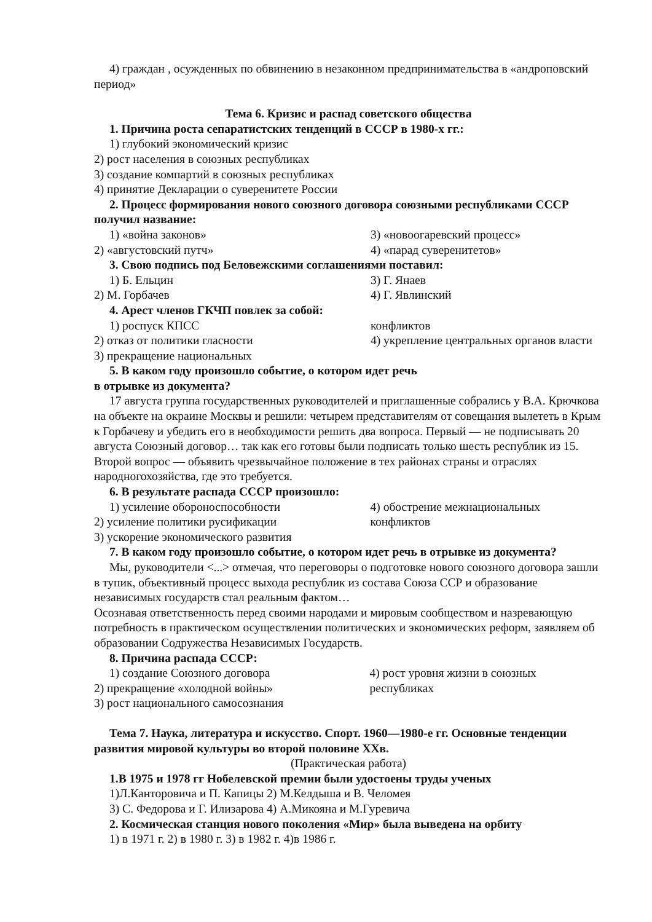4) граждан , осужденных по обвинению в незаконном предпринимательства в «андроповский период»
Тема 6. Кризис и распад советского общества
1. Причина роста сепаратистских тенденций в СССР в 1980-х гг.:
1) глубокий экономический кризис
2) рост населения в союзных республиках
3) создание компартий в союзных республиках
4) принятие Декларации о суверенитете России
2. Процесс формирования нового союзного договора союзными республиками СССР получил название:
1) «война законов»
2) «августовский путч»
3) «новоогаревский процесс»
4) «парад суверенитетов»
3. Свою подпись под Беловежскими соглашениями поставил:
1) Б. Ельцин
2) М. Горбачев
3) Г. Янаев
4) Г. Явлинский
4. Арест членов ГКЧП повлек за собой:
1) роспуск КПСС
2) отказ от политики гласности
3) прекращение национальных
конфликтов
4) укрепление центральных органов власти
5. В каком году произошло событие, о котором идет речь
в отрывке из документа?
17 августа группа государственных руководителей и приглашенные собрались у В.А. Крючкова на объекте на окраине Москвы и решили: четырем представителям от совещания вылететь в Крым к Горбачеву и убедить его в необходимости решить два вопроса. Первый — не подписывать 20 августа Союзный договор… так как его готовы были подписать только шесть республик из 15. Второй вопрос — объявить чрезвычайное положение в тех районах страны и отраслях народногохозяйства, где это требуется.
6. В результате распада СССР произошло:
1) усиление обороноспособности
2) усиление политики русификации
3) ускорение экономического развития
4) обострение межнациональных конфликтов
7. В каком году произошло событие, о котором идет речь в отрывке из документа?
Мы, руководители <...> отмечая, что переговоры о подготовке нового союзного договора зашли в тупик, объективный процесс выхода республик из состава Союза ССР и образование независимых государств стал реальным фактом…
Осознавая ответственность перед своими народами и мировым сообществом и назревающую потребность в практическом осуществлении политических и экономических реформ, заявляем об образовании Содружества Независимых Государств.
8. Причина распада СССР:
1) создание Союзного договора
2) прекращение «холодной войны»
3) рост национального самосознания
4) рост уровня жизни в союзных республиках
Тема 7. Наука, литература и искусство. Спорт. 1960—1980-е гг. Основные тенденции развития мировой культуры во второй половине XXв.
(Практическая работа)
1.В 1975 и 1978 гг Нобелевской премии были удостоены труды ученых
1)Л.Канторовича и П. Капицы 2) М.Келдыша и В. Челомея
3) С. Федорова и Г. Илизарова 4) А.Микояна и М.Гуревича
2. Космическая станция нового поколения «Мир» была выведена на орбиту
1) в 1971 г. 2) в 1980 г. 3) в 1982 г. 4)в 1986 г.